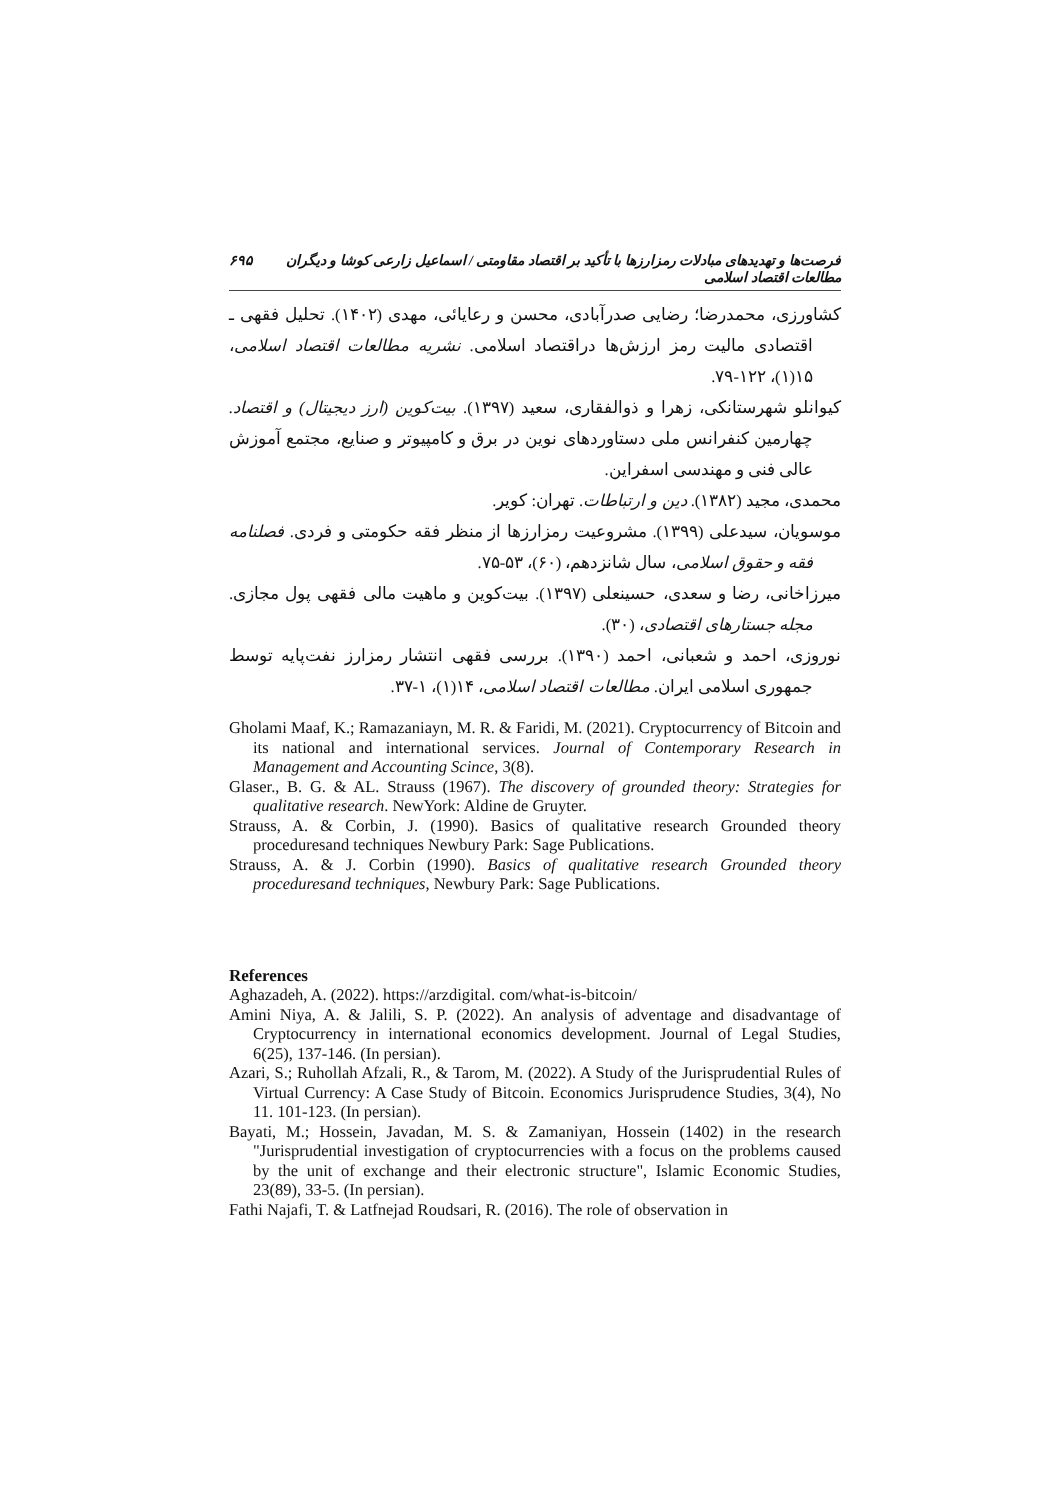فرصت‌ها و تهدیدهای مبادلات رمزارزها با تأکید بر اقتصاد مقاومتی / اسماعیل زارعی کوشا و دیگران مطالعات اقتصاد اسلامی ۶۹۵
کشاورزی، محمدرضا؛ رضایی صدرآبادی، محسن و رعایائی، مهدی (۱۴۰۲). تحلیل فقهی ـ اقتصادی مالیت رمز ارزش‌ها دراقتصاد اسلامی. نشریه مطالعات اقتصاد اسلامی، ۱۵(۱)، ۱۲۲-۷۹.
کیوانلو شهرستانکی، زهرا و ذوالفقاری، سعید (۱۳۹۷). بیت‌کوین (ارز دیجیتال) و اقتصاد. چهارمین کنفرانس ملی دستاوردهای نوین در برق و کامپیوتر و صنایع، مجتمع آموزش عالی فنی و مهندسی اسفراین.
محمدی، مجید (۱۳۸۲). دین و ارتباطات. تهران: کویر.
موسویان، سیدعلی (۱۳۹۹). مشروعیت رمزارزها از منظر فقه حکومتی و فردی. فصلنامه فقه و حقوق اسلامی، سال شانزدهم، (۶۰)، ۵۳-۷۵.
میرزاخانی، رضا و سعدی، حسینعلی (۱۳۹۷). بیت‌کوین و ماهیت مالی فقهی پول مجازی. مجله جستارهای اقتصادی، (۳۰).
نوروزی، احمد و شعبانی، احمد (۱۳۹۰). بررسی فقهی انتشار رمزارز نفت‌پایه توسط جمهوری اسلامی ایران. مطالعات اقتصاد اسلامی، ۱۴(۱)، ۱-۳۷.
Gholami Maaf, K.; Ramazaniayn, M. R. & Faridi, M. (2021). Cryptocurrency of Bitcoin and its national and international services. Journal of Contemporary Research in Management and Accounting Scince, 3(8).
Glaser., B. G. & AL. Strauss (1967). The discovery of grounded theory: Strategies for qualitative research. NewYork: Aldine de Gruyter.
Strauss, A. & Corbin, J. (1990). Basics of qualitative research Grounded theory proceduresand techniques Newbury Park: Sage Publications.
Strauss, A. & J. Corbin (1990). Basics of qualitative research Grounded theory proceduresand techniques, Newbury Park: Sage Publications.
References
Aghazadeh, A. (2022). https://arzdigital. com/what-is-bitcoin/
Amini Niya, A. & Jalili, S. P. (2022). An analysis of adventage and disadvantage of Cryptocurrency in international economics development. Journal of Legal Studies, 6(25), 137-146. (In persian).
Azari, S.; Ruhollah Afzali, R., & Tarom, M. (2022). A Study of the Jurisprudential Rules of Virtual Currency: A Case Study of Bitcoin. Economics Jurisprudence Studies, 3(4), No 11. 101-123. (In persian).
Bayati, M.; Hossein, Javadan, M. S. & Zamaniyan, Hossein (1402) in the research "Jurisprudential investigation of cryptocurrencies with a focus on the problems caused by the unit of exchange and their electronic structure", Islamic Economic Studies, 23(89), 33-5. (In persian).
Fathi Najafi, T. & Latfnejad Roudsari, R. (2016). The role of observation in